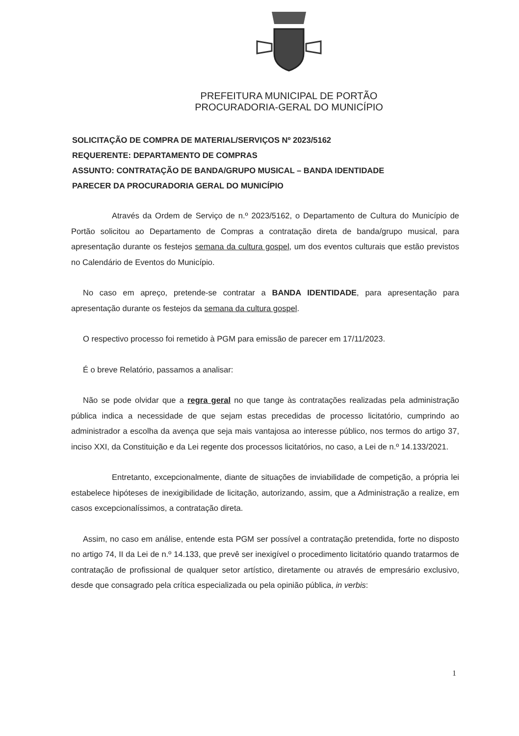PREFEITURA MUNICIPAL DE PORTÃO
PROCURADORIA-GERAL DO MUNICÍPIO
SOLICITAÇÃO DE COMPRA DE MATERIAL/SERVIÇOS Nº 2023/5162
REQUERENTE: DEPARTAMENTO DE COMPRAS
ASSUNTO: CONTRATAÇÃO DE BANDA/GRUPO MUSICAL – BANDA IDENTIDADE
PARECER DA PROCURADORIA GERAL DO MUNICÍPIO
Através da Ordem de Serviço de n.º 2023/5162, o Departamento de Cultura do Município de Portão solicitou ao Departamento de Compras a contratação direta de banda/grupo musical, para apresentação durante os festejos semana da cultura gospel, um dos eventos culturais que estão previstos no Calendário de Eventos do Município.
No caso em apreço, pretende-se contratar a BANDA IDENTIDADE, para apresentação para apresentação durante os festejos da semana da cultura gospel.
O respectivo processo foi remetido à PGM para emissão de parecer em 17/11/2023.
É o breve Relatório, passamos a analisar:
Não se pode olvidar que a regra geral no que tange às contratações realizadas pela administração pública indica a necessidade de que sejam estas precedidas de processo licitatório, cumprindo ao administrador a escolha da avença que seja mais vantajosa ao interesse público, nos termos do artigo 37, inciso XXI, da Constituição e da Lei regente dos processos licitatórios, no caso, a Lei de n.º 14.133/2021.
Entretanto, excepcionalmente, diante de situações de inviabilidade de competição, a própria lei estabelece hipóteses de inexigibilidade de licitação, autorizando, assim, que a Administração a realize, em casos excepcionalíssimos, a contratação direta.
Assim, no caso em análise, entende esta PGM ser possível a contratação pretendida, forte no disposto no artigo 74, II da Lei de n.º 14.133, que prevê ser inexigível o procedimento licitatório quando tratarmos de contratação de profissional de qualquer setor artístico, diretamente ou através de empresário exclusivo, desde que consagrado pela crítica especializada ou pela opinião pública, in verbis:
1